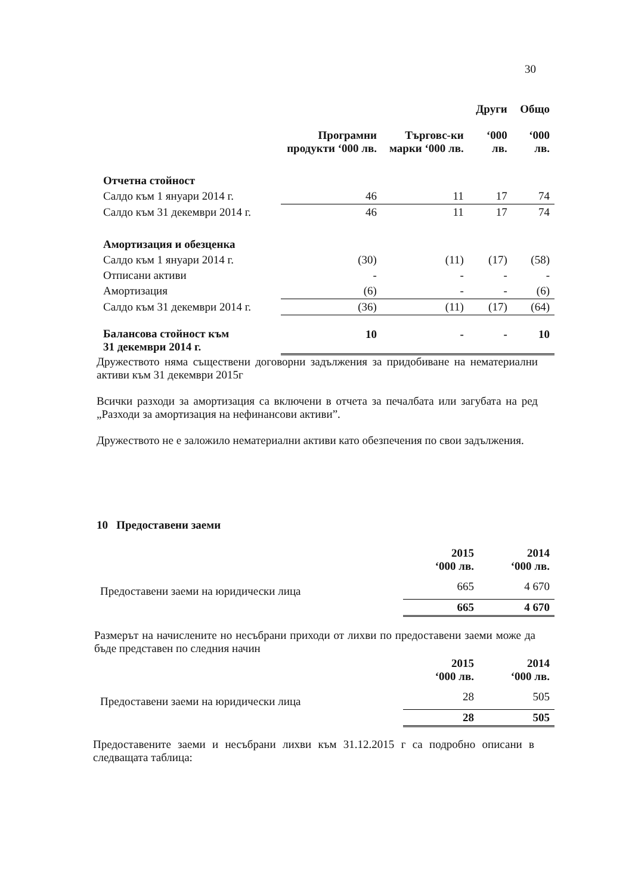30
| | Програмни продукти ‘000 лв. | Търговс-ки марки ‘000 лв. | Други ‘000 лв. | Общо ‘000 лв. |
| --- | --- | --- | --- | --- |
| Отчетна стойност | | | | |
| Салдо към 1 януари 2014 г. | 46 | 11 | 17 | 74 |
| Салдо към 31 декември 2014 г. | 46 | 11 | 17 | 74 |
| Амортизация и обезценка | | | | |
| Салдо към 1 януари 2014 г. | (30) | (11) | (17) | (58) |
| Отписани активи | - | - | - | - |
| Амортизация | (6) | - | - | (6) |
| Салдо към 31 декември 2014 г. | (36) | (11) | (17) | (64) |
| Балансова стойност към 31 декември 2014 г. | 10 | - | - | 10 |
Дружеството няма съществени договорни задължения за придобиване на нематериални активи към 31 декември 2015г
Всички разходи за амортизация са включени в отчета за печалбата или загубата на ред „Разходи за амортизация на нефинансови активи”.
Дружеството не е заложило нематериални активи като обезпечения по свои задължения.
10 Предоставени заеми
| | 2015 ‘000 лв. | 2014 ‘000 лв. |
| --- | --- | --- |
| Предоставени заеми на юридически лица | 665 | 4 670 |
| | 665 | 4 670 |
Размерът на начислените но несъбрани приходи от лихви по предоставени заеми може да бъде представен по следния начин
| | 2015 ‘000 лв. | 2014 ‘000 лв. |
| --- | --- | --- |
| Предоставени заеми на юридически лица | 28 | 505 |
| | 28 | 505 |
Предоставените заеми и несъбрани лихви към 31.12.2015 г са подробно описани в следващата таблица: